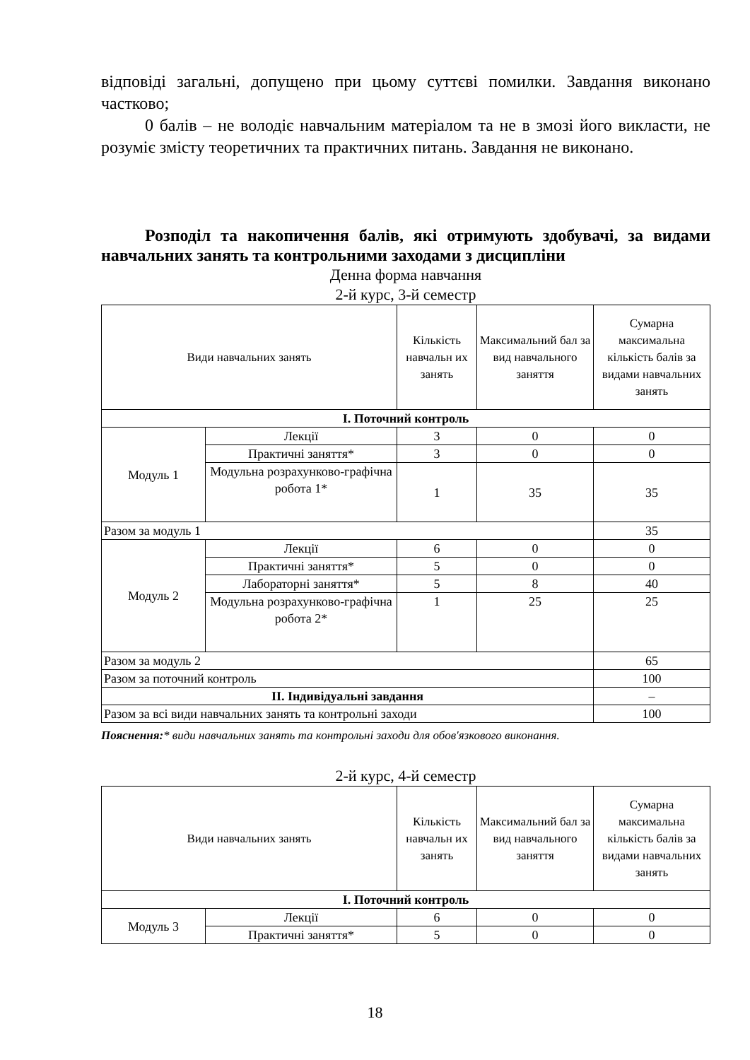відповіді загальні, допущено при цьому суттєві помилки. Завдання виконано частково;
0 балів – не володіє навчальним матеріалом та не в змозі його викласти, не розуміє змісту теоретичних та практичних питань. Завдання не виконано.
Розподіл та накопичення балів, які отримують здобувачі, за видами навчальних занять та контрольними заходами з дисципліни
Денна форма навчання
2-й курс, 3-й семестр
| Види навчальних занять | | Кількість навчальн их занять | Максимальний бал за вид навчального заняття | Сумарна максимальна кількість балів за видами навчальних занять |
| --- | --- | --- | --- | --- |
| І. Поточний контроль | | | | |
| Модуль 1 | Лекції | 3 | 0 | 0 |
| | Практичні заняття* | 3 | 0 | 0 |
| | Модульна розрахунково-графічна робота 1* | 1 | 35 | 35 |
| Разом за модуль 1 | | | | 35 |
| Модуль 2 | Лекції | 6 | 0 | 0 |
| | Практичні заняття* | 5 | 0 | 0 |
| | Лабораторні заняття* | 5 | 8 | 40 |
| | Модульна розрахунково-графічна робота 2* | 1 | 25 | 25 |
| Разом за модуль 2 | | | | 65 |
| Разом за поточний контроль | | | | 100 |
| ІІ. Індивідуальні завдання | | | | – |
| Разом за всі види навчальних занять та контрольні заходи | | | | 100 |
Пояснення:* види навчальних занять та контрольні заходи для обов'язкового виконання.
2-й курс, 4-й семестр
| Види навчальних занять | | Кількість навчальн их занять | Максимальний бал за вид навчального заняття | Сумарна максимальна кількість балів за видами навчальних занять |
| --- | --- | --- | --- | --- |
| І. Поточний контроль | | | | |
| Модуль 3 | Лекції | 6 | 0 | 0 |
| | Практичні заняття* | 5 | 0 | 0 |
18